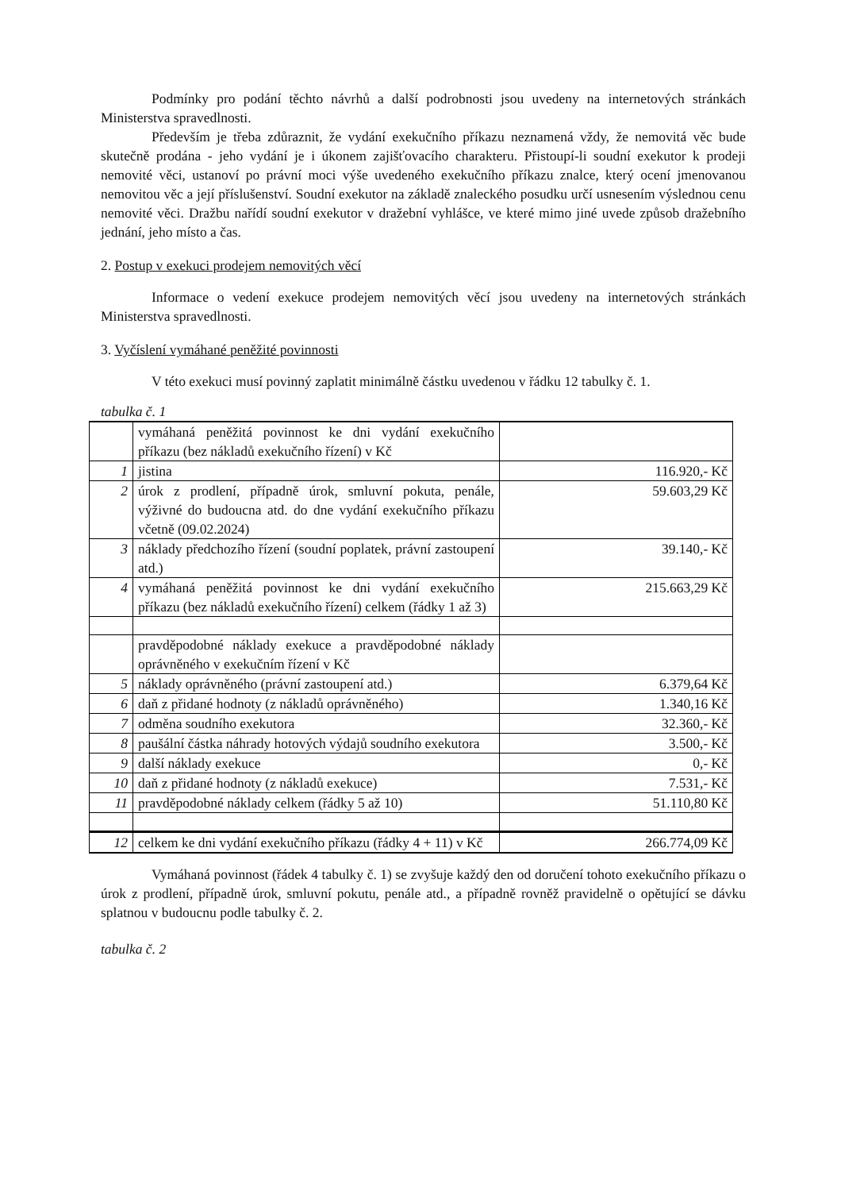Podmínky pro podání těchto návrhů a další podrobnosti jsou uvedeny na internetových stránkách Ministerstva spravedlnosti.
Především je třeba zdůraznit, že vydání exekučního příkazu neznamená vždy, že nemovitá věc bude skutečně prodána - jeho vydání je i úkonem zajišťovacího charakteru. Přistoupí-li soudní exekutor k prodeji nemovité věci, ustanoví po právní moci výše uvedeného exekučního příkazu znalce, který ocení jmenovanou nemovitou věc a její příslušenství. Soudní exekutor na základě znaleckého posudku určí usnesením výslednou cenu nemovité věci. Dražbu nařídí soudní exekutor v dražební vyhlášce, ve které mimo jiné uvede způsob dražebního jednání, jeho místo a čas.
2. Postup v exekuci prodejem nemovitých věcí
Informace o vedení exekuce prodejem nemovitých věcí jsou uvedeny na internetových stránkách Ministerstva spravedlnosti.
3. Vyčíslení vymáhané peněžité povinnosti
V této exekuci musí povinný zaplatit minimálně částku uvedenou v řádku 12 tabulky č. 1.
tabulka č. 1
| | vymáhaná peněžitá povinnost ke dni vydání exekučního příkazu (bez nákladů exekučního řízení) v Kč | |
| 1 | jistina | 116.920,- Kč |
| 2 | úrok z prodlení, případně úrok, smluvní pokuta, penále, výživné do budoucna atd. do dne vydání exekučního příkazu včetně (09.02.2024) | 59.603,29 Kč |
| 3 | náklady předchozího řízení (soudní poplatek, právní zastoupení atd.) | 39.140,- Kč |
| 4 | vymáhaná peněžitá povinnost ke dni vydání exekučního příkazu (bez nákladů exekučního řízení) celkem (řádky 1 až 3) | 215.663,29 Kč |
| | pravděpodobné náklady exekuce a pravděpodobné náklady oprávněného v exekučním řízení v Kč | |
| 5 | náklady oprávněného (právní zastoupení atd.) | 6.379,64 Kč |
| 6 | daň z přidané hodnoty (z nákladů oprávněného) | 1.340,16 Kč |
| 7 | odměna soudního exekutora | 32.360,- Kč |
| 8 | paušální částka náhrady hotových výdajů soudního exekutora | 3.500,- Kč |
| 9 | další náklady exekuce | 0,- Kč |
| 10 | daň z přidané hodnoty (z nákladů exekuce) | 7.531,- Kč |
| 11 | pravděpodobné náklady celkem (řádky 5 až 10) | 51.110,80 Kč |
| 12 | celkem ke dni vydání exekučního příkazu (řádky 4 + 11) v Kč | 266.774,09 Kč |
Vymáhaná povinnost (řádek 4 tabulky č. 1) se zvyšuje každý den od doručení tohoto exekučního příkazu o úrok z prodlení, případně úrok, smluvní pokutu, penále atd., a případně rovněž pravidelně o opětující se dávku splatnou v budoucnu podle tabulky č. 2.
tabulka č. 2